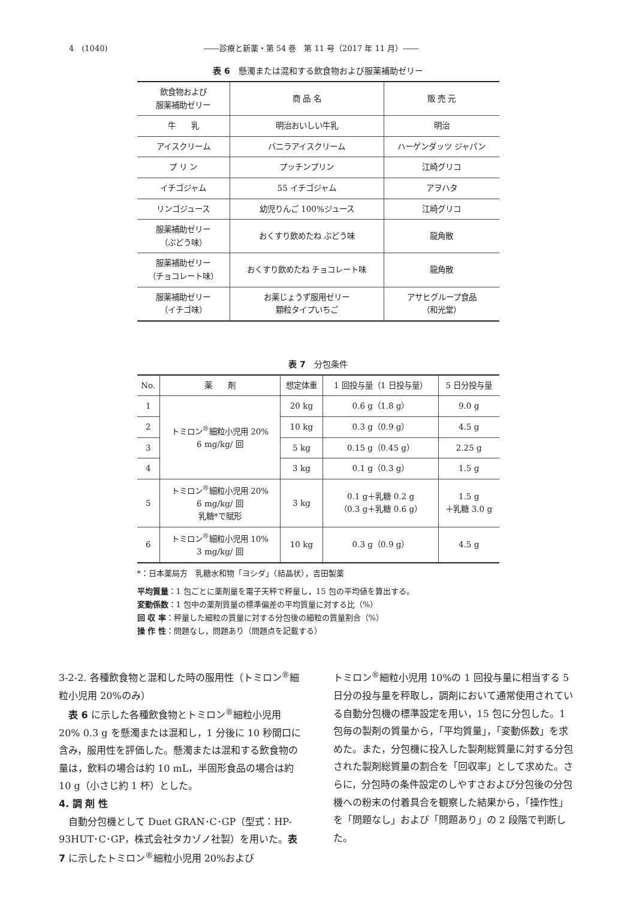4　(1040) ――診療と新薬・第 54 巻　第 11 号（2017 年 11 月）――
表 6　懸濁または混和する飲食物および服薬補助ゼリー
| 飲食物および 服薬補助ゼリー | 商 品 名 | 販 売 元 |
| --- | --- | --- |
| 牛 乳 | 明治おいしい牛乳 | 明治 |
| アイスクリーム | バニラアイスクリーム | ハーゲンダッツ ジャパン |
| プ リ ン | プッチンプリン | 江崎グリコ |
| イチゴジャム | 55 イチゴジャム | アヲハタ |
| リンゴジュース | 幼児りんご 100%ジュース | 江崎グリコ |
| 服薬補助ゼリー （ぶどう味） | おくすり飲めたね ぶどう味 | 龍角散 |
| 服薬補助ゼリー （チョコレート味） | おくすり飲めたね チョコレート味 | 龍角散 |
| 服薬補助ゼリー （イチゴ味） | お薬じょうず服用ゼリー 顆粒タイプいちご | アサヒグループ食品 （和光堂） |
表 7　分包条件
| No. | 薬 剤 | 想定体重 | 1 回投与量（1 日投与量） | 5 日分投与量 |
| --- | --- | --- | --- | --- |
| 1 | トミロン<sup>®</sup>細粒小児用 20% 6 mg/kg/ 回 | 20 kg | 0.6 g（1.8 g） | 9.0 g |
| 2 | | 10 kg | 0.3 g（0.9 g） | 4.5 g |
| 3 | | 5 kg | 0.15 g（0.45 g） | 2.25 g |
| 4 | | 3 kg | 0.1 g（0.3 g） | 1.5 g |
| 5 | トミロン<sup>®</sup>細粒小児用 20% 6 mg/kg/ 回 乳糖*で賦形 | 3 kg | 0.1 g＋乳糖 0.2 g （0.3 g＋乳糖 0.6 g） | 1.5 g ＋乳糖 3.0 g |
| 6 | トミロン<sup>®</sup>細粒小児用 10% 3 mg/kg/ 回 | 10 kg | 0.3 g（0.9 g） | 4.5 g |
*：日本薬局方　乳糖水和物「ヨシダ」（結晶状），吉田製薬
平均質量：1 包ごとに薬剤量を電子天秤で秤量し，15 包の平均値を算出する。
変動係数：1 包中の薬剤質量の標準偏差の平均質量に対する比（%）
回 収 率：秤量した細粒の質量に対する分包後の細粒の質量割合（%）
操 作 性：問題なし，問題あり（問題点を記載する）
3-2-2. 各種飲食物と混和した時の服用性（トミロン<sup>®</sup>細粒小児用 20%のみ）
　表 6 に示した各種飲食物とトミロン<sup>®</sup>細粒小児用 20% 0.3 g を懸濁または混和し，1 分後に 10 秒間口に含み，服用性を評価した。懸濁または混和する飲食物の量は，飲料の場合は約 10 mL，半固形食品の場合は約 10 g（小さじ約 1 杯）とした。
4. 調 剤 性
　自動分包機として Duet GRAN･C･GP（型式：HP-93HUT･C･GP，株式会社タカゾノ社製）を用いた。表 7 に示したトミロン<sup>®</sup>細粒小児用 20%および
トミロン<sup>®</sup>細粒小児用 10%の 1 回投与量に相当する 5 日分の投与量を秤取し，調剤において通常使用されている自動分包機の標準設定を用い，15 包に分包した。1 包毎の製剤の質量から，「平均質量」，「変動係数」を求めた。また，分包機に投入した製剤総質量に対する分包された製剤総質量の割合を「回収率」として求めた。さらに，分包時の条件設定のしやすさおよび分包後の分包機への粉末の付着具合を観察した結果から，「操作性」を「問題なし」および「問題あり」の 2 段階で判断した。